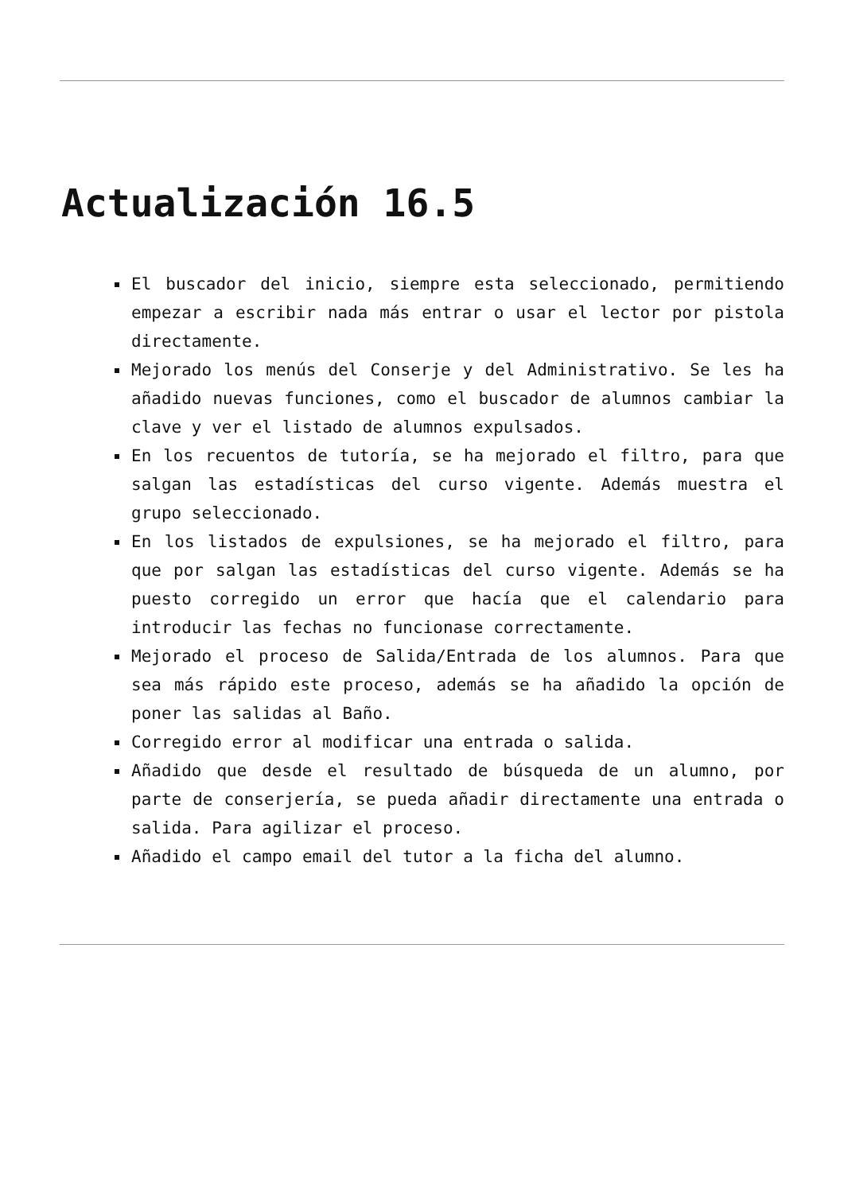Actualización 16.5
El buscador del inicio, siempre esta seleccionado, permitiendo empezar a escribir nada más entrar o usar el lector por pistola directamente.
Mejorado los menús del Conserje y del Administrativo. Se les ha añadido nuevas funciones, como el buscador de alumnos cambiar la clave y ver el listado de alumnos expulsados.
En los recuentos de tutoría, se ha mejorado el filtro, para que salgan las estadísticas del curso vigente. Además muestra el grupo seleccionado.
En los listados de expulsiones, se ha mejorado el filtro, para que por salgan las estadísticas del curso vigente. Además se ha puesto corregido un error que hacía que el calendario para introducir las fechas no funcionase correctamente.
Mejorado el proceso de Salida/Entrada de los alumnos. Para que sea más rápido este proceso, además se ha añadido la opción de poner las salidas al Baño.
Corregido error al modificar una entrada o salida.
Añadido que desde el resultado de búsqueda de un alumno, por parte de conserjería, se pueda añadir directamente una entrada o salida. Para agilizar el proceso.
Añadido el campo email del tutor a la ficha del alumno.